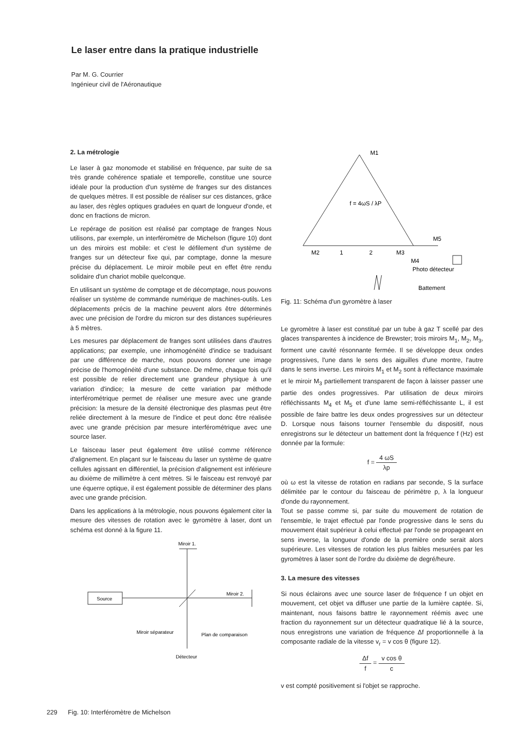Le laser entre dans la pratique industrielle
Par M. G. Courrier
Ingénieur civil de l'Aéronautique
2. La métrologie
Le laser à gaz monomode et stabilisé en fréquence, par suite de sa très grande cohérence spatiale et temporelle, constitue une source idéale pour la production d'un système de franges sur des distances de quelques mètres. Il est possible de réaliser sur ces distances, grâce au laser, des règles optiques graduées en quart de longueur d'onde, et donc en fractions de micron.
Le repérage de position est réalisé par comptage de franges Nous utilisons, par exemple, un interféromètre de Michelson (figure 10) dont un des miroirs est mobile: et c'est le défilement d'un système de franges sur un détecteur fixe qui, par comptage, donne la mesure précise du déplacement. Le miroir mobile peut en effet être rendu solidaire d'un chariot mobile quelconque.
En utilisant un système de comptage et de décomptage, nous pouvons réaliser un système de commande numérique de machines-outils. Les déplacements précis de la machine peuvent alors être déterminés avec une précision de l'ordre du micron sur des distances supérieures à 5 mètres.
Les mesures par déplacement de franges sont utilisées dans d'autres applications; par exemple, une inhomogénéité d'indice se traduisant par une différence de marche, nous pouvons donner une image précise de l'homogénéité d'une substance. De même, chaque fois qu'il est possible de relier directement une grandeur physique à une variation d'indice; la mesure de cette variation par méthode interférométrique permet de réaliser une mesure avec une grande précision: la mesure de la densité électronique des plasmas peut être reliée directement à la mesure de l'indice et peut donc être réalisée avec une grande précision par mesure interférométrique avec une source laser.
Le faisceau laser peut également être utilisé comme référence d'alignement. En plaçant sur le faisceau du laser un système de quatre cellules agissant en différentiel, la précision d'alignement est inférieure au dixième de millimètre à cent mètres. Si le faisceau est renvoyé par une équerre optique, il est également possible de déterminer des plans avec une grande précision.
Dans les applications à la métrologie, nous pouvons également citer la mesure des vitesses de rotation avec le gyromètre à laser, dont un schéma est donné à la figure 11.
Miroir 1.
Source
Miroir 2.
Miroir séparateur
Plan de comparaison
Détecteur
M1
f = 4ωS / λP
M2
1
2
M3
M5
M4
Photo détecteur
Battement
Fig. 11: Schéma d'un gyromètre à laser
Le gyromètre à laser est constitué par un tube à gaz T scellé par des glaces transparentes à incidence de Brewster; trois miroirs M<sub>1</sub>, M<sub>2</sub>, M<sub>3</sub>, forment une cavité résonnante fermée. Il se développe deux ondes progressives, l'une dans le sens des aiguilles d'une montre, l'autre dans le sens inverse. Les miroirs M<sub>1</sub> et M<sub>2</sub> sont à réflectance maximale et le miroir M<sub>3</sub> partiellement transparent de façon à laisser passer une partie des ondes progressives. Par utilisation de deux miroirs réfléchissants M<sub>4</sub> et M<sub>5</sub> et d'une lame semi-réfléchissante L, il est possible de faire battre les deux ondes progressives sur un détecteur D. Lorsque nous faisons tourner l'ensemble du dispositif, nous enregistrons sur le détecteur un battement dont la fréquence f (Hz) est donnée par la formule:
f = 4 ωS λp
où ω est la vitesse de rotation en radians par seconde, S la surface délimitée par le contour du faisceau de périmètre p, λ la longueur d'onde du rayonnement.
Tout se passe comme si, par suite du mouvement de rotation de l'ensemble, le trajet effectué par l'onde progressive dans le sens du mouvement était supérieur à celui effectué par l'onde se propageant en sens inverse, la longueur d'onde de la première onde serait alors supérieure. Les vitesses de rotation les plus faibles mesurées par les gyromètres à laser sont de l'ordre du dixième de degré/heure.
3. La mesure des vitesses
Si nous éclairons avec une source laser de fréquence f un objet en mouvement, cet objet va diffuser une partie de la lumière captée. Si, maintenant, nous faisons battre le rayonnement réémis avec une fraction du rayonnement sur un détecteur quadratique lié à la source, nous enregistrons une variation de fréquence Δf proportionnelle à la composante radiale de la vitesse v<sub>r</sub> = v cos θ (figure 12).
Δf f = v cos θ c
v est compté positivement si l'objet se rapproche.
229 Fig. 10: Interféromètre de Michelson